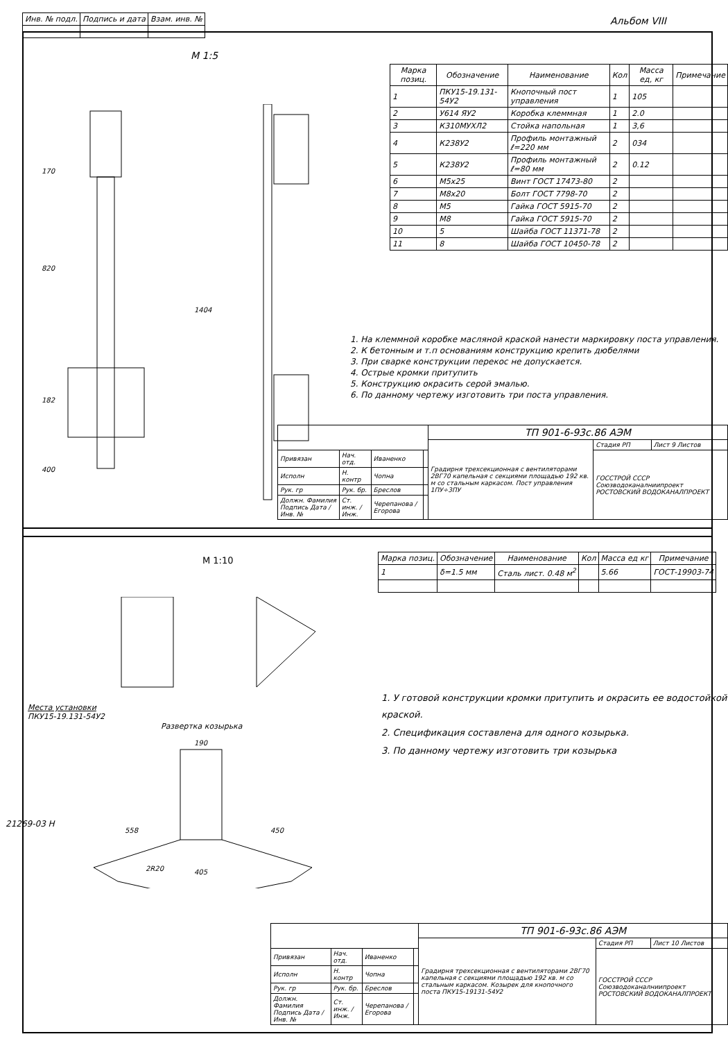| Инв. № подл. | Подпись и дата | Взам. инв. № |
Альбом VIII
М 1:5
170
820
182
400
1404
| Марка позиц. | Обозначение | Наименование | Кол | Масса ед, кг | Примечание |
| --- | --- | --- | --- | --- | --- |
| 1 | ПКУ15-19.131-54У2 | Кнопочный пост управления | 1 | 105 | |
| 2 | У614 ЯУ2 | Коробка клеммная | 1 | 2.0 | |
| 3 | К310МУХЛ2 | Стойка напольная | 1 | 3,6 | |
| 4 | К238У2 | Профиль монтажный ℓ=220 мм | 2 | 034 | |
| 5 | К238У2 | Профиль монтажный ℓ=80 мм | 2 | 0.12 | |
| 6 | М5х25 | Винт ГОСТ 17473-80 | 2 | | |
| 7 | М8х20 | Болт ГОСТ 7798-70 | 2 | | |
| 8 | М5 | Гайка ГОСТ 5915-70 | 2 | | |
| 9 | М8 | Гайка ГОСТ 5915-70 | 2 | | |
| 10 | 5 | Шайба ГОСТ 11371-78 | 2 | | |
| 11 | 8 | Шайба ГОСТ 10450-78 | 2 | | |
1. На клеммной коробке масляной краской нанести маркировку поста управления.
2. К бетонным и т.п основаниям конструкцию крепить дюбелями
3. При сварке конструкции перекос не допускается.
4. Острые кромки притупить
5. Конструкцию окрасить серой эмалью.
6. По данному чертежу изготовить три поста управления.
| | | | | ТП 901-6-93с.86 АЭМ | | |
| | | | | Градирня трехсекционная с вентиляторами 2ВГ70 капельная с секциями площадью 192 кв. м со стальным каркасом. Пост управления 1ПУ÷3ПУ | Стадия РП | Лист 9 Листов |
| Привязан | Нач. отд. | Иваненко | | | ГОССТРОЙ СССР Союзводоканалниипроект РОСТОВСКИЙ ВОДОКАНАЛПРОЕКТ | |
| Исполн | Н. контр | Чопна | | | | |
| Рук. гр | Рук. бр. | Бреслов | | | | |
| Должн. Фамилия Подпись Дата / Инв. № | Ст. инж. / Инж. | Черепанова / Егорова | | | | |
М 1:10
| Марка позиц. | Обозначение | Наименование | Кол | Масса ед кг | Примечание |
| --- | --- | --- | --- | --- | --- |
| 1 | δ=1.5 мм | Сталь лист. 0.48 м<sup>2</sup> | | 5.66 | ГОСТ-19903-74 |
Места установки
ПКУ15-19.131-54У2
Развертка козырька
190
558
450
405
2R20
1. У готовой конструкции кромки притупить и окрасить ее водостойкой краской.
2. Спецификация составлена для одного козырька.
3. По данному чертежу изготовить три козырька
21269-03 Н
| | | | | ТП 901-6-93с.86 АЭМ | | |
| | | | | Градирня трехсекционная с вентиляторами 2ВГ70 капельная с секциями площадью 192 кв. м со стальным каркасом. Козырек для кнопочного поста ПКУ15-19131-54У2 | Стадия РП | Лист 10 Листов |
| Привязан | Нач. отд. | Иваненко | | | ГОССТРОЙ СССР Союзводоканалниипроект РОСТОВСКИЙ ВОДОКАНАЛПРОЕКТ | |
| Исполн | Н. контр | Чопна | | | | |
| Рук. гр | Рук. бр. | Бреслов | | | | |
| Должн. Фамилия Подпись Дата / Инв. № | Ст. инж. / Инж. | Черепанова / Егорова | | | | |